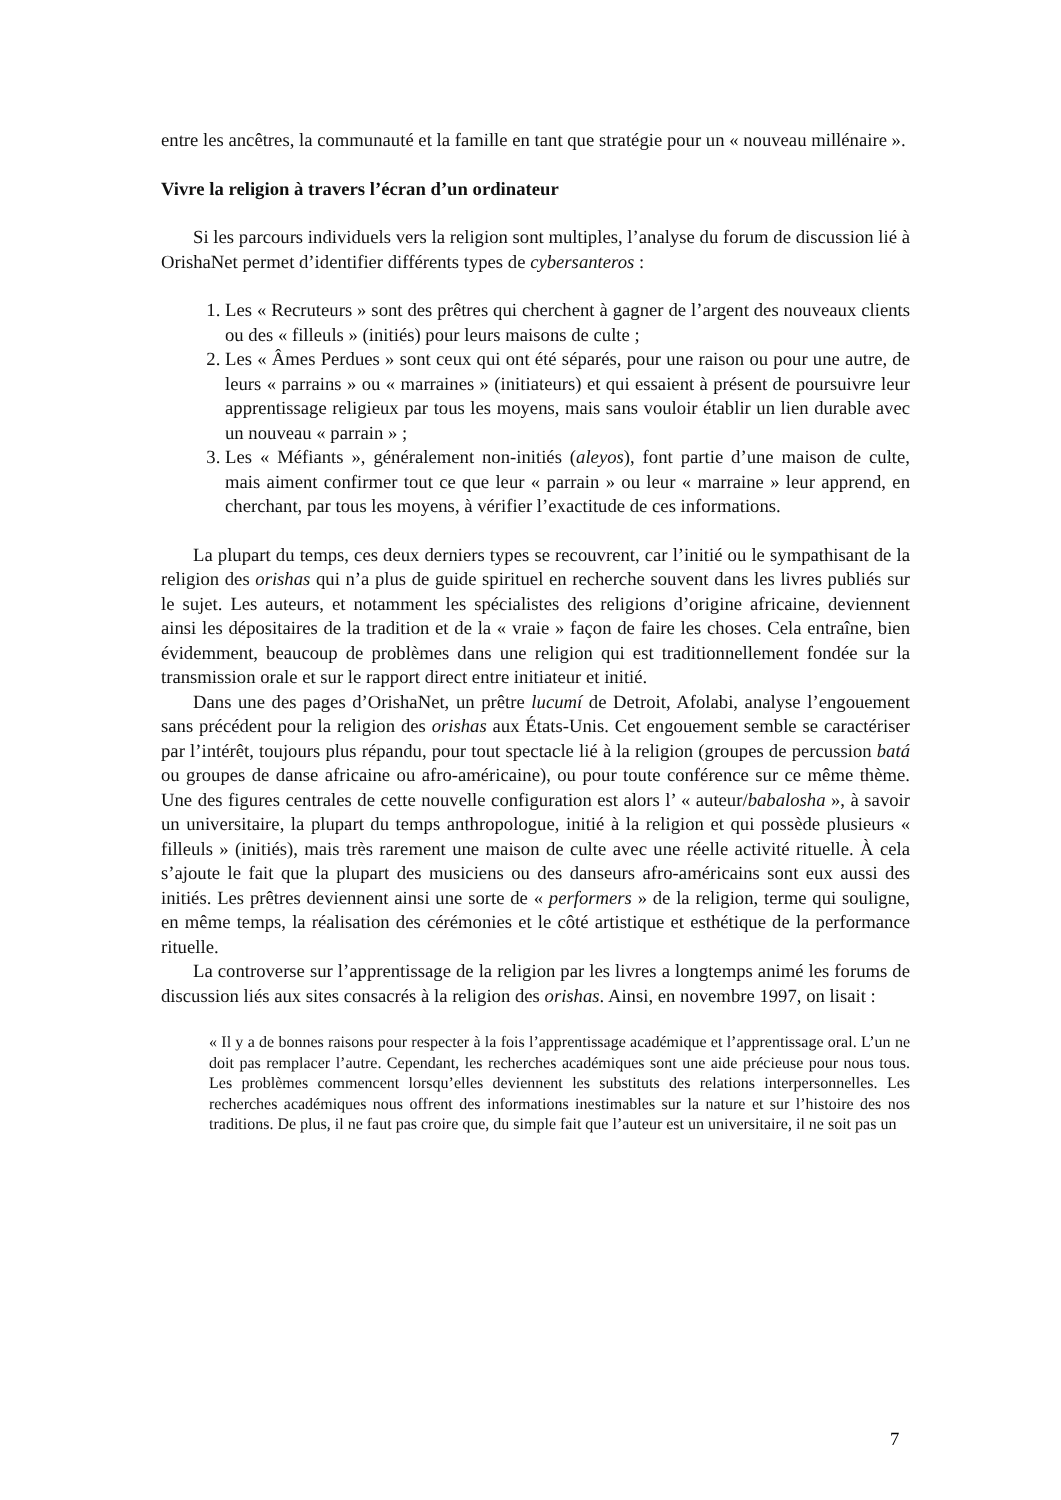entre les ancêtres, la communauté et la famille en tant que stratégie pour un « nouveau millénaire ».
Vivre la religion à travers l’écran d’un ordinateur
Si les parcours individuels vers la religion sont multiples, l’analyse du forum de discussion lié à OrishaNet permet d’identifier différents types de cybersanteros :
1. Les « Recruteurs » sont des prêtres qui cherchent à gagner de l’argent des nouveaux clients ou des « filleuls » (initiés) pour leurs maisons de culte ;
2. Les « Âmes Perdues » sont ceux qui ont été séparés, pour une raison ou pour une autre, de leurs « parrains » ou « marraines » (initiateurs) et qui essaient à présent de poursuivre leur apprentissage religieux par tous les moyens, mais sans vouloir établir un lien durable avec un nouveau « parrain » ;
3. Les « Méfiants », généralement non-initiés (aleyos), font partie d’une maison de culte, mais aiment confirmer tout ce que leur « parrain » ou leur « marraine » leur apprend, en cherchant, par tous les moyens, à vérifier l’exactitude de ces informations.
La plupart du temps, ces deux derniers types se recouvrent, car l’initié ou le sympathisant de la religion des orishas qui n’a plus de guide spirituel en recherche souvent dans les livres publiés sur le sujet. Les auteurs, et notamment les spécialistes des religions d’origine africaine, deviennent ainsi les dépositaires de la tradition et de la « vraie » façon de faire les choses. Cela entraîne, bien évidemment, beaucoup de problèmes dans une religion qui est traditionnellement fondée sur la transmission orale et sur le rapport direct entre initiateur et initié.
Dans une des pages d’OrishaNet, un prêtre lucumí de Detroit, Afolabi, analyse l’engouement sans précédent pour la religion des orishas aux États-Unis. Cet engouement semble se caractériser par l’intérêt, toujours plus répandu, pour tout spectacle lié à la religion (groupes de percussion batá ou groupes de danse africaine ou afro-américaine), ou pour toute conférence sur ce même thème. Une des figures centrales de cette nouvelle configuration est alors l’ « auteur/babalosha », à savoir un universitaire, la plupart du temps anthropologue, initié à la religion et qui possède plusieurs « filleuls » (initiés), mais très rarement une maison de culte avec une réelle activité rituelle. À cela s’ajoute le fait que la plupart des musiciens ou des danseurs afro-américains sont eux aussi des initiés. Les prêtres deviennent ainsi une sorte de « performers » de la religion, terme qui souligne, en même temps, la réalisation des cérémonies et le côté artistique et esthétique de la performance rituelle.
La controverse sur l’apprentissage de la religion par les livres a longtemps animé les forums de discussion liés aux sites consacrés à la religion des orishas. Ainsi, en novembre 1997, on lisait :
« Il y a de bonnes raisons pour respecter à la fois l’apprentissage académique et l’apprentissage oral. L’un ne doit pas remplacer l’autre. Cependant, les recherches académiques sont une aide précieuse pour nous tous. Les problèmes commencent lorsqu’elles deviennent les substituts des relations interpersonnelles. Les recherches académiques nous offrent des informations inestimables sur la nature et sur l’histoire des nos traditions. De plus, il ne faut pas croire que, du simple fait que l’auteur est un universitaire, il ne soit pas un
7